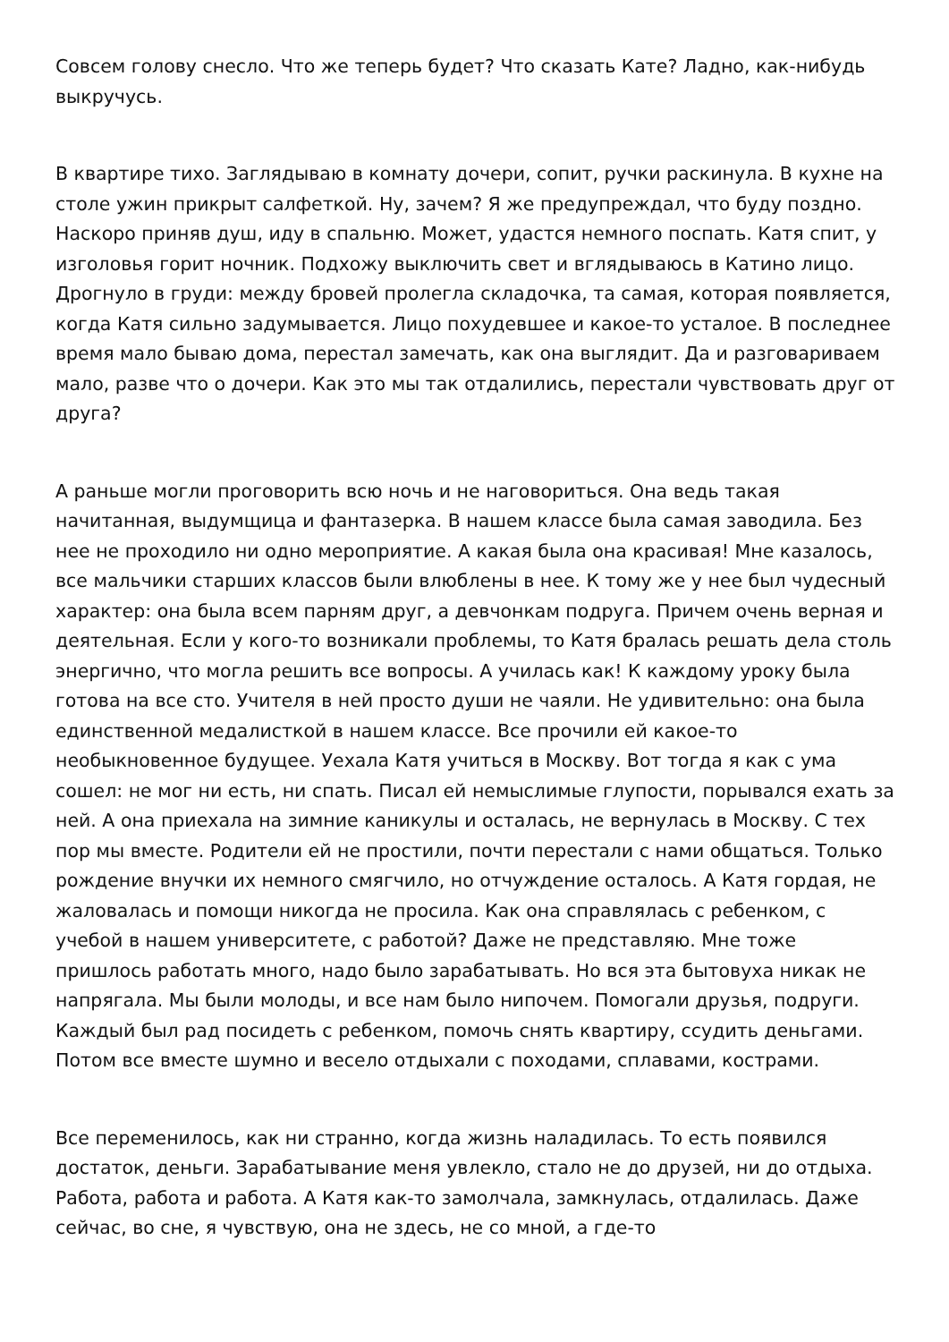Совсем голову снесло. Что же теперь будет? Что сказать Кате? Ладно, как-нибудь выкручусь.
В квартире тихо. Заглядываю в комнату дочери, сопит, ручки раскинула. В кухне на столе ужин прикрыт салфеткой. Ну, зачем? Я же предупреждал, что буду поздно. Наскоро приняв душ, иду в спальню. Может, удастся немного поспать. Катя спит, у изголовья горит ночник. Подхожу выключить свет и вглядываюсь в Катино лицо. Дрогнуло в груди: между бровей пролегла складочка, та самая, которая появляется, когда Катя сильно задумывается. Лицо похудевшее и какое-то усталое. В последнее время мало бываю дома, перестал замечать, как она выглядит. Да и разговариваем мало, разве что о дочери. Как это мы так отдалились, перестали чувствовать друг от друга?
А раньше могли проговорить всю ночь и не наговориться. Она ведь такая начитанная, выдумщица и фантазерка. В нашем классе была самая заводила. Без нее не проходило ни одно мероприятие. А какая была она красивая! Мне казалось, все мальчики старших классов были влюблены в нее. К тому же у нее был чудесный характер: она была всем парням друг, а девчонкам подруга. Причем очень верная и деятельная. Если у кого-то возникали проблемы, то Катя бралась решать дела столь энергично, что могла решить все вопросы. А училась как! К каждому уроку была готова на все сто. Учителя в ней просто души не чаяли. Не удивительно: она была единственной медалисткой в нашем классе. Все прочили ей какое-то необыкновенное будущее. Уехала Катя учиться в Москву. Вот тогда я как с ума сошел: не мог ни есть, ни спать. Писал ей немыслимые глупости, порывался ехать за ней. А она приехала на зимние каникулы и осталась, не вернулась в Москву. С тех пор мы вместе. Родители ей не простили, почти перестали с нами общаться. Только рождение внучки их немного смягчило, но отчуждение осталось. А Катя гордая, не жаловалась и помощи никогда не просила. Как она справлялась с ребенком, с учебой в нашем университете, с работой? Даже не представляю. Мне тоже пришлось работать много, надо было зарабатывать. Но вся эта бытовуха никак не напрягала. Мы были молоды, и все нам было нипочем. Помогали друзья, подруги. Каждый был рад посидеть с ребенком, помочь снять квартиру, ссудить деньгами. Потом все вместе шумно и весело отдыхали с походами, сплавами, кострами.
Все переменилось, как ни странно, когда жизнь наладилась. То есть появился достаток, деньги. Зарабатывание меня увлекло, стало не до друзей, ни до отдыха. Работа, работа и работа. А Катя как-то замолчала, замкнулась, отдалилась. Даже сейчас, во сне, я чувствую, она не здесь, не со мной, а где-то